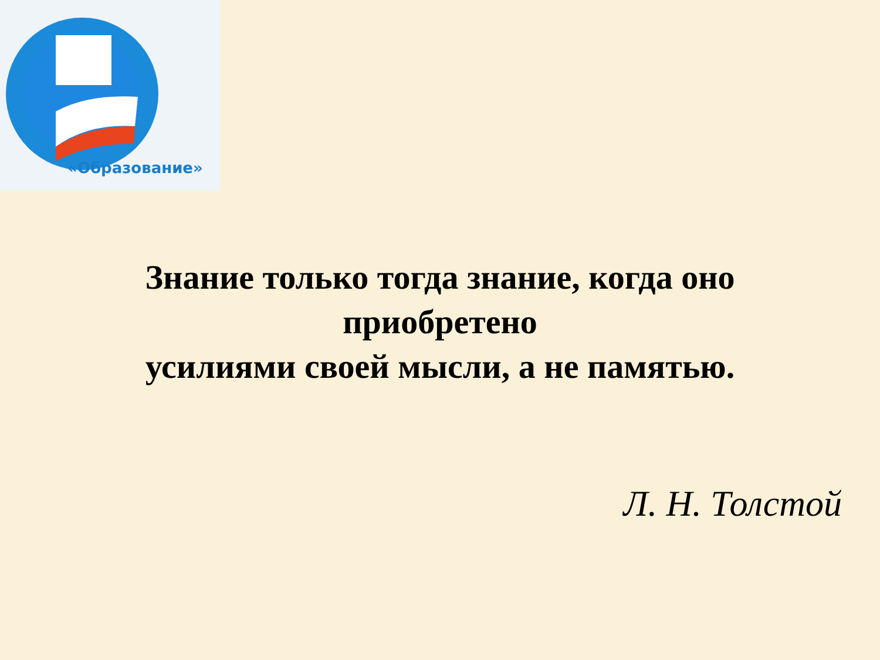«Образование»
Знание только тогда знание, когда оно приобретено
усилиями своей мысли, а не памятью.
Л. Н. Толстой